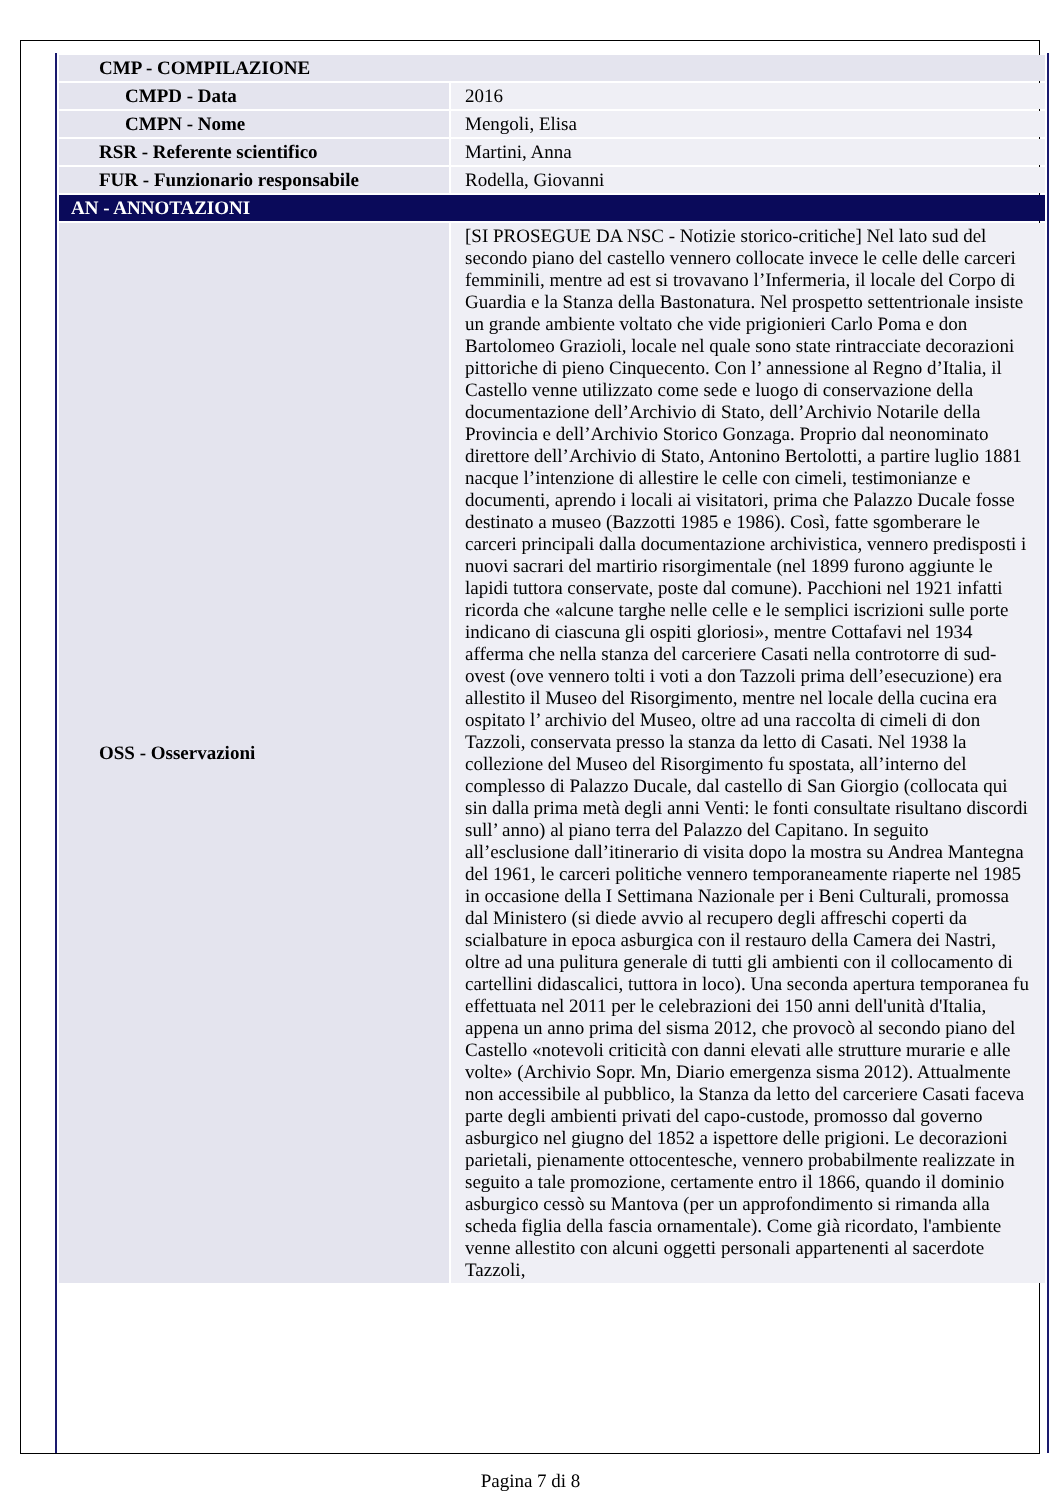| CMP - COMPILAZIONE | |
| CMPD - Data | 2016 |
| CMPN - Nome | Mengoli, Elisa |
| RSR - Referente scientifico | Martini, Anna |
| FUR - Funzionario responsabile | Rodella, Giovanni |
| AN - ANNOTAZIONI | |
| OSS - Osservazioni | [SI PROSEGUE DA NSC - Notizie storico-critiche] Nel lato sud del secondo piano del castello vennero collocate invece le celle delle carceri femminili, mentre ad est si trovavano l’Infermeria, il locale del Corpo di Guardia e la Stanza della Bastonatura. Nel prospetto settentrionale insiste un grande ambiente voltato che vide prigionieri Carlo Poma e don Bartolomeo Grazioli, locale nel quale sono state rintracciate decorazioni pittoriche di pieno Cinquecento. Con l’ annessione al Regno d’Italia, il Castello venne utilizzato come sede e luogo di conservazione della documentazione dell’Archivio di Stato, dell’Archivio Notarile della Provincia e dell’Archivio Storico Gonzaga. Proprio dal neonominato direttore dell’Archivio di Stato, Antonino Bertolotti, a partire luglio 1881 nacque l’intenzione di allestire le celle con cimeli, testimonianze e documenti, aprendo i locali ai visitatori, prima che Palazzo Ducale fosse destinato a museo (Bazzotti 1985 e 1986). Così, fatte sgomberare le carceri principali dalla documentazione archivistica, vennero predisposti i nuovi sacrari del martirio risorgimentale (nel 1899 furono aggiunte le lapidi tuttora conservate, poste dal comune). Pacchioni nel 1921 infatti ricorda che «alcune targhe nelle celle e le semplici iscrizioni sulle porte indicano di ciascuna gli ospiti gloriosi», mentre Cottafavi nel 1934 afferma che nella stanza del carceriere Casati nella controtorre di sud-ovest (ove vennero tolti i voti a don Tazzoli prima dell’esecuzione) era allestito il Museo del Risorgimento, mentre nel locale della cucina era ospitato l’ archivio del Museo, oltre ad una raccolta di cimeli di don Tazzoli, conservata presso la stanza da letto di Casati. Nel 1938 la collezione del Museo del Risorgimento fu spostata, all’interno del complesso di Palazzo Ducale, dal castello di San Giorgio (collocata qui sin dalla prima metà degli anni Venti: le fonti consultate risultano discordi sull’ anno) al piano terra del Palazzo del Capitano. In seguito all’esclusione dall’itinerario di visita dopo la mostra su Andrea Mantegna del 1961, le carceri politiche vennero temporaneamente riaperte nel 1985 in occasione della I Settimana Nazionale per i Beni Culturali, promossa dal Ministero (si diede avvio al recupero degli affreschi coperti da scialbature in epoca asburgica con il restauro della Camera dei Nastri, oltre ad una pulitura generale di tutti gli ambienti con il collocamento di cartellini didascalici, tuttora in loco). Una seconda apertura temporanea fu effettuata nel 2011 per le celebrazioni dei 150 anni dell'unità d'Italia, appena un anno prima del sisma 2012, che provocò al secondo piano del Castello «notevoli criticità con danni elevati alle strutture murarie e alle volte» (Archivio Sopr. Mn, Diario emergenza sisma 2012). Attualmente non accessibile al pubblico, la Stanza da letto del carceriere Casati faceva parte degli ambienti privati del capo-custode, promosso dal governo asburgico nel giugno del 1852 a ispettore delle prigioni. Le decorazioni parietali, pienamente ottocentesche, vennero probabilmente realizzate in seguito a tale promozione, certamente entro il 1866, quando il dominio asburgico cessò su Mantova (per un approfondimento si rimanda alla scheda figlia della fascia ornamentale). Come già ricordato, l'ambiente venne allestito con alcuni oggetti personali appartenenti al sacerdote Tazzoli, |
Pagina 7 di 8